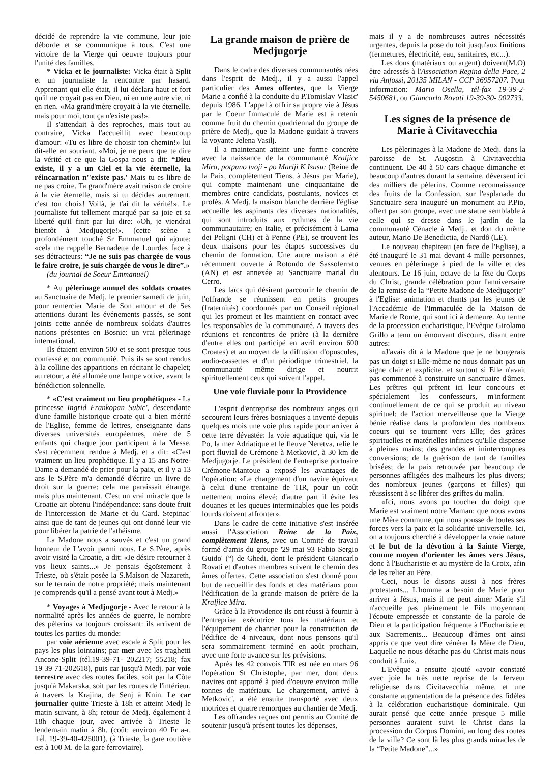décidé de reprendre la vie commune, leur joie déborde et se communique à tous. C'est une victoire de la Vierge qui oeuvre toujours pour l'unité des familles.
* Vicka et le journaliste: Vicka était à Split et un journaliste la rencontre par hasard. Apprenant qui elle était, il lui déclara haut et fort qu'il ne croyait pas en Dieu, ni en une autre vie, ni en rien. «Ma grand'mère croyait à la vie éternelle, mais pour moi, tout ça n'existe pas!».
Il s'attendait à des reproches, mais tout au contraire, Vicka l'accueillit avec beaucoup d'amour: «Tu es libre de choisir ton chemin!» lui dit-elle en souriant. «Moi, je ne peux que te dire la vérité et ce que la Gospa nous a dit: “Dieu existe, il y a un Ciel et la vie éternelle, la réincarnation n''existe pas.' Mais tu es libre de ne pas croire. Ta grand'mère avait raison de croire à la vie éternelle, mais si tu décides autrement, c'est ton choix! Voilà, je t'ai dit la vérité!». Le journaliste fut tellement marqué par sa joie et sa liberté qu'il finit par lui dire: «Oh, je viendrai bientôt à Medjugorje!». (cette scène a profondément touché Sr Emmanuel qui ajoute: «cela me rappelle Bernadette de Lourdes face à ses détracteurs: “Je ne suis pas chargée de vous le faire croire, je suis chargée de vous le dire”.»
(du journal de Soeur Emmanuel)
* Au pèlerinage annuel des soldats croates au Sanctuaire de Medj. le premier samedi de juin, pour remercier Marie de Son amour et de Ses attentions durant les événements passés, se sont joints cette année de nombreux soldats d'autres nations présentes en Bosnie: un vrai pèlerinage international.
Ils étaient environ 500 et se sont presque tous confessé et ont communié. Puis ils se sont rendus à la colline des apparitions en récitant le chapelet; au retour, a été allumée une lampe votive, avant la bénédiction solennelle.
* «C'est vraiment un lieu prophétique» - La princesse Ingrid Frankopan Subic', descendante d'une famille historique croate qui a bien mérité de l'Eglise, femme de lettres, enseignante dans diverses universités européennes, mère de 5 enfants qui chaque jour participent à la Messe, s'est récemment rendue à Medj. et a dit: «C'est vraiment un lieu prophétique. Il y a 15 ans Notre-Dame a demandé de prier pour la paix, et il y a 13 ans le S.Père m'a demandé d'écrire un livre de droit sur la guerre: cela me paraissait étrange, mais plus maintenant. C'est un vrai miracle que la Croatie ait obtenu l'indépendance: sans doute fruit de l'intercession de Marie et du Card. Stepinac' ainsi que de tant de jeunes qui ont donné leur vie pour libérer la patrie de l'athéisme.
La Madone nous a sauvés et c'est un grand honneur de L'avoir parmi nous. Le S.Père, après avoir visité la Croatie, a dit: «Je désire retourner à vos lieux saints...» Je pensais égoïstement à Trieste, où s'était posée la S.Maison de Nazareth, sur le terrain de notre propriété; mais maintenant je comprends qu'il a pensé avant tout à Medj.»
* Voyages à Medjugorje - Avec le retour à la normalité après les années de guerre, le nombre des pèlerins va toujours croissant: ils arrivent de toutes les parties du monde:
par voie aérienne avec escale à Split pour les pays les plus lointains; par mer avec les traghetti Ancone-Split (tél.19-39-71- 202217; 55218; fax 19 39 71-202618), puis car jusqu'à Medj. par voie terrestre avec des routes faciles, soit par la Côte jusqu'à Makarska, soit par les routes de l'intérieur, à travers la Krajina, de Senj à Knin. Le car journalier quitte Trieste à 18h et atteint Medj le matin suivant, à 8h; retour de Medj. également à 18h chaque jour, avec arrivée à Trieste le lendemain matin à 8h. (coût: environ 40 Fr a-r. Tél. 19-39-40-425001). (à Trieste, la gare routière est à 100 M. de la gare ferroviaire).
La grande maison de prière de Medjugorje
Dans le cadre des diverses communautés nées dans l'esprit de Medj., il y a aussi l'appel particulier des Ames offertes, que la Vierge Marie a confié à la conduite du P.Tomislav Vlasic' depuis 1986. L'appel à offrir sa propre vie à Jésus par le Coeur Immaculé de Marie est à retenir comme fruit du chemin quadriennal du groupe de prière de Medj., que la Madone guidait à travers la voyante Jelena Vasilj.
Il a maintenant atteint une forme concrète avec la naissance de la communauté Kraljice Mira, potpuno tvoji - po Mariji K Isusu: (Reine de la Paix, complètement Tiens, à Jésus par Marie), qui compte maintenant une cinquantaine de membres entre candidats, postulants, novices et profès. A Medj. la maison blanche derrière l'église accueille les aspirants des diverses nationalités, qui sont introduits aux rythmes de la vie communautaire; en Italie, et précisément à Lama dei Peligni (CH) et à Penne (PE), se trouvent les deux maisons pour les étapes successives du chemin de formation. Une autre maison a été récemment ouverte à Rotondo de Sassoferrato (AN) et est annexée au Sanctuaire marial du Cerro.
Les laïcs qui désirent parcourir le chemin de l'offrande se réunissent en petits groupes (fraternités) coordonnés par un Conseil régional qui les promeut et les maintient en contact avec les responsables de la communauté. A travers des réunions et rencontres de prière (à la dernière d'entre elles ont participé en avril environ 600 Croates) et au moyen de la diffusion d'opuscules, audio-cassettes et d'un périodique trimestriel, la communauté même dirige et nourrit spirituellement ceux qui suivent l'appel.
Une voie fluviale pour la Providence
L'esprit d'entreprise des nombreux anges qui secourent leurs frères bosniaques a inventé depuis quelques mois une voie plus rapide pour arriver à cette terre dévastée: la voie aquatique qui, via le Po, la mer Adriatique et le fleuve Neretva, relie le port fluvial de Crémone à Metkovic', à 30 km de Medjugorje. Le président de l'entreprise portuaire Crémone-Mantoue a exposé les avantages de l'opération: «Le chargement d'un navire équivaut à celui d'une trentaine de TIR, pour un coût nettement moins élevé; d'autre part il évite les douanes et les queues interminables que les poids lourds doivent affronter».
Dans le cadre de cette initiative s'est insérée aussi l'Association Reine de la Paix, complètement Tiens, avec un Comité de travail formé d'amis du groupe '29 mai 93 Fabio Sergio Guido' (°) de Ghedi, dont le président Giancarlo Rovati et d'autres membres suivent le chemin des âmes offertes. Cette association s'est donné pour but de recueillir des fonds et des matériaux pour l'édification de la grande maison de prière de la Kraljice Mira.
Grâce à la Providence ils ont réussi à fournir à l'entreprise exécutrice tous les matériaux et l'équipement de chantier pour la construction de l'édifice de 4 niveaux, dont nous pensons qu'il sera sommairement terminé en août prochain, avec une forte avance sur les prévisions.
Après les 42 convois TIR est née en mars 96 l'opération St Christophe, par mer, dont deux navires ont apporté à pied d'oeuvre environ mille tonnes de matériaux. Le chargement, arrivé à Metkovic', a été ensuite transporté avec deux motrices et quatre remorques au chantier de Medj.
Les offrandes reçues ont permis au Comité de soutenir jusqu'à présent toutes les dépenses,
mais il y a de nombreuses autres nécessités urgentes, depuis la pose du toit jusqu'aux finitions (fermetures, électricité, eau, sanitaires, etc...). (M.O)
Les dons (matériaux ou argent) doivent être adressés à l'Association Regina della Pace, 2 via Anfossi, 20135 MILAN - CCP 36957207. Pour information: Mario Osella, tél-fax 19-39-2-5450681, ou Giancarlo Rovati 19-39-30- 902733.
Les signes de la présence de Marie à Civitavecchia
Les pèlerinages à la Madone de Medj. dans la paroisse de St. Augostin à Civitavecchia continuent. De 40 à 50 cars chaque dimanche et beaucoup d'autres durant la semaine, déversent ici des milliers de pèlerins. Comme reconnaissance des fruits de la Confession, sur l'esplanade du Sanctuaire sera inauguré un monument au P.Pio, offert par son groupe, avec une statue semblable à celle qui se dresse dans le jardin de la communauté Cénacle à Medj., et don du même auteur, Mario De Benedictia, de Nardô (LE).
Le nouveau chapiteau (en face de l'Eglise), a été inauguré le 31 mai devant 4 mille personnes, venues en pèlerinage à pied de la ville et des alentours. Le 16 juin, octave de la fête du Corps du Christ, grande célébration pour l'anniversaire de la remise de la “Petite Madone de Medjugorje” à l'Eglise: animation et chants par les jeunes de l'Accadémie de l'Immaculée de la Maison de Marie de Rome, qui sont ici à demeure. Au terme de la procession eucharistique, l'Evêque Girolamo Grillo a tenu un émouvant discours, disant entre autres:
«J'avais dit à la Madone que je ne bougerais pas un doigt si Elle-même ne nous donnait pas un signe clair et explicite, et surtout si Elle n'avait pas commencé à construire un sanctuaire d'âmes. Les prêtres qui prêtent ici leur concours et spécialement les confesseurs, m'informent continuellement de ce qui se produit au niveau spirituel; de l'action merveilleuse que la Vierge bénie réalise dans la profondeur des nombreux coeurs qui se tournent vers Elle; des grâces spirituelles et matérielles infinies qu'Elle dispense à pleines mains; des grandes et ininterrompues conversions; de la guérison de tant de familles brisées; de la paix retrouvée par beaucoup de personnes affligées des malheurs les plus divers; des nombreux jeunes (garçons et filles) qui réussissent à se libérer des griffes du malin.
«Ici, nous avons pu toucher du doigt que Marie est vraiment notre Maman; que nous avons une Mère commune, qui nous pousse de toutes ses forces vers la paix et la solidarité universelle. Ici, on a toujours cherché à développer la vraie nature et le but de la dévotion à la Sainte Vierge, comme moyen d'orienter les âmes vers Jésus, donc à l'Eucharistie et au mystère de la Croix, afin de les relier au Père.
Ceci, nous le disons aussi à nos frères protestants... L'homme a besoin de Marie pour arriver à Jésus, mais il ne peut aimer Marie s'il n'accueille pas pleinement le Fils moyennant l'écoute empressée et constante de la parole de Dieu et la participation fréquente à l'Eucharistie et aux Sacrements... Beaucoup d'âmes ont ainsi appris ce que veut dire vénérer la Mère de Dieu, Laquelle ne nous détache pas du Christ mais nous conduit à Lui».
L'Evêque a ensuite ajouté «avoir constaté avec joie la très nette reprise de la ferveur religieuse dans Civitavecchia même, et une constante augmentation de la présence des fidèles à la célébration eucharistique dominicale. Qui aurait pensé que cette année presque 5 mille personnes auraient suivi le Christ dans la procession du Corpus Domini, au long des routes de la ville? Ce sont là les plus grands miracles de la “Petite Madone”...»